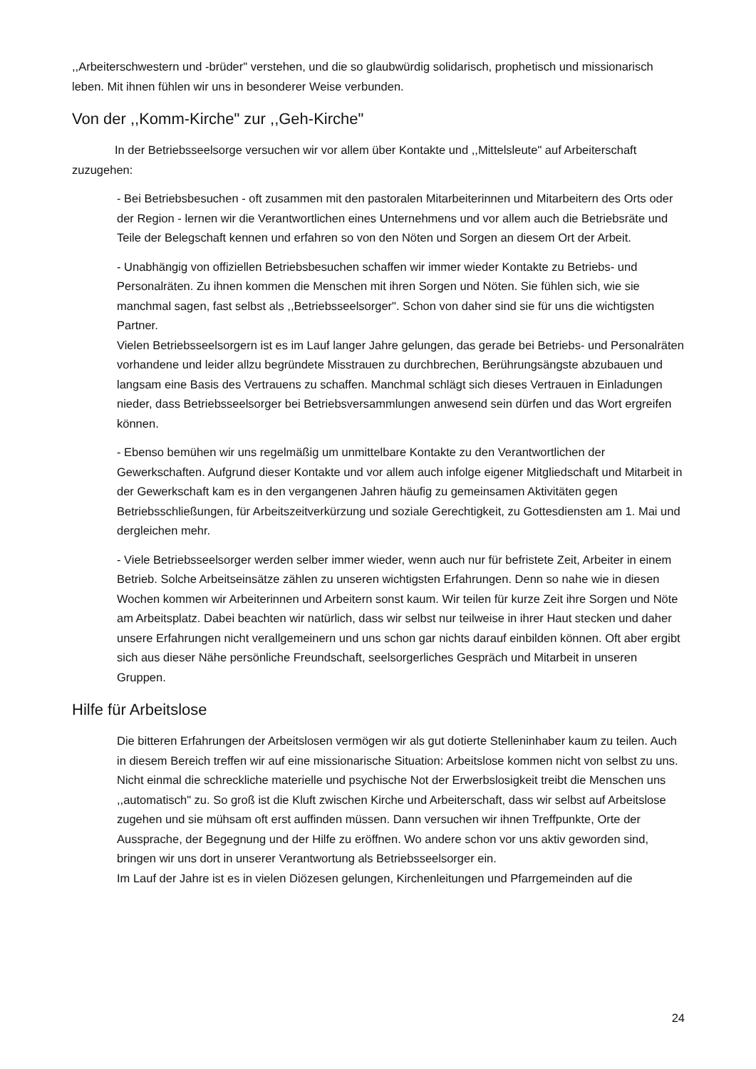,,Arbeiterschwestern und -brüder" verstehen, und die so glaubwürdig solidarisch, prophetisch und missionarisch leben. Mit ihnen fühlen wir uns in besonderer Weise verbunden.
Von der ,,Komm-Kirche" zur ,,Geh-Kirche"
In der Betriebsseelsorge versuchen wir vor allem über Kontakte und ,,Mittelsleute" auf Arbeiterschaft zuzugehen:
- Bei Betriebsbesuchen - oft zusammen mit den pastoralen Mitarbeiterinnen und Mitarbeitern des Orts oder der Region - lernen wir die Verantwortlichen eines Unternehmens und vor allem auch die Betriebsräte und Teile der Belegschaft kennen und erfahren so von den Nöten und Sorgen an diesem Ort der Arbeit.
- Unabhängig von offiziellen Betriebsbesuchen schaffen wir immer wieder Kontakte zu Betriebs- und Personalräten. Zu ihnen kommen die Menschen mit ihren Sorgen und Nöten. Sie fühlen sich, wie sie manchmal sagen, fast selbst als ,,Betriebsseelsorger". Schon von daher sind sie für uns die wichtigsten Partner.
Vielen Betriebsseelsorgern ist es im Lauf langer Jahre gelungen, das gerade bei Betriebs- und Personalräten vorhandene und leider allzu begründete Misstrauen zu durchbrechen, Berührungsängste abzubauen und langsam eine Basis des Vertrauens zu schaffen. Manchmal schlägt sich dieses Vertrauen in Einladungen nieder, dass Betriebsseelsorger bei Betriebsversammlungen anwesend sein dürfen und das Wort ergreifen können.
- Ebenso bemühen wir uns regelmäßig um unmittelbare Kontakte zu den Verantwortlichen der Gewerkschaften. Aufgrund dieser Kontakte und vor allem auch infolge eigener Mitgliedschaft und Mitarbeit in der Gewerkschaft kam es in den vergangenen Jahren häufig zu gemeinsamen Aktivitäten gegen Betriebsschließungen, für Arbeitszeitverkürzung und soziale Gerechtigkeit, zu Gottesdiensten am 1. Mai und dergleichen mehr.
- Viele Betriebsseelsorger werden selber immer wieder, wenn auch nur für befristete Zeit, Arbeiter in einem Betrieb. Solche Arbeitseinsätze zählen zu unseren wichtigsten Erfahrungen. Denn so nahe wie in diesen Wochen kommen wir Arbeiterinnen und Arbeitern sonst kaum. Wir teilen für kurze Zeit ihre Sorgen und Nöte am Arbeitsplatz. Dabei beachten wir natürlich, dass wir selbst nur teilweise in ihrer Haut stecken und daher unsere Erfahrungen nicht verallgemeinern und uns schon gar nichts darauf einbilden können. Oft aber ergibt sich aus dieser Nähe persönliche Freundschaft, seelsorgerliches Gespräch und Mitarbeit in unseren Gruppen.
Hilfe für Arbeitslose
Die bitteren Erfahrungen der Arbeitslosen vermögen wir als gut dotierte Stelleninhaber kaum zu teilen. Auch in diesem Bereich treffen wir auf eine missionarische Situation: Arbeitslose kommen nicht von selbst zu uns. Nicht einmal die schreckliche materielle und psychische Not der Erwerbslosigkeit treibt die Menschen uns ,,automatisch" zu. So groß ist die Kluft zwischen Kirche und Arbeiterschaft, dass wir selbst auf Arbeitslose zugehen und sie mühsam oft erst auffinden müssen. Dann versuchen wir ihnen Treffpunkte, Orte der Aussprache, der Begegnung und der Hilfe zu eröffnen. Wo andere schon vor uns aktiv geworden sind, bringen wir uns dort in unserer Verantwortung als Betriebsseelsorger ein.
Im Lauf der Jahre ist es in vielen Diözesen gelungen, Kirchenleitungen und Pfarrgemeinden auf die
24